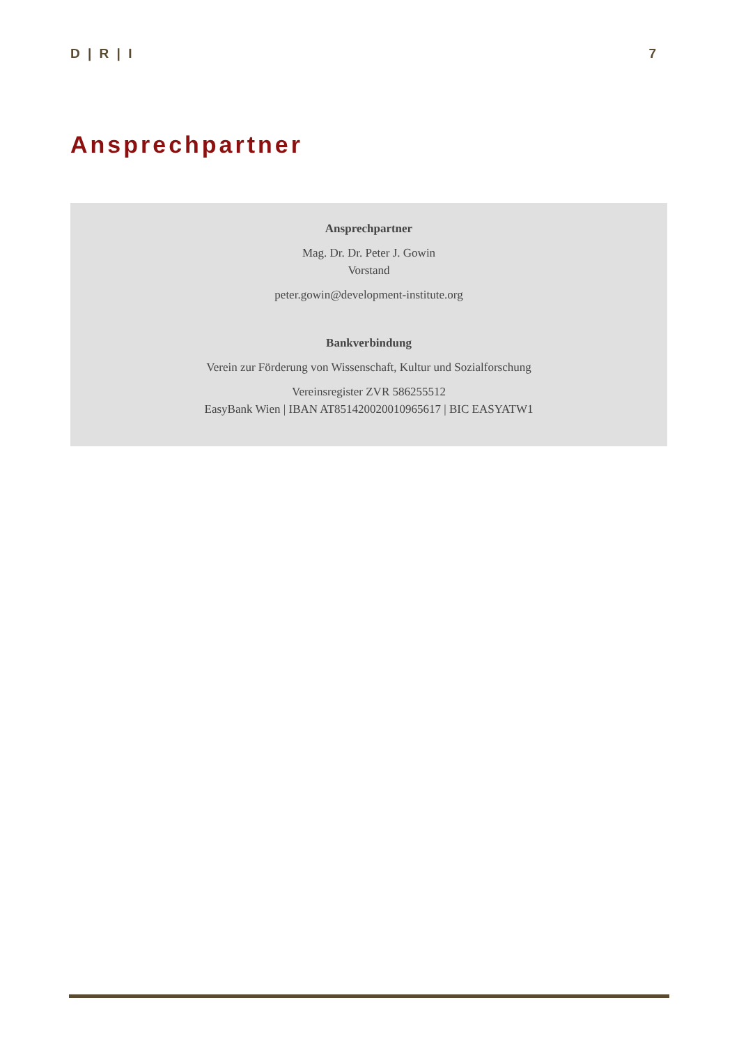D | R | I 7
Ansprechpartner
Ansprechpartner
Mag. Dr. Dr. Peter J. Gowin
Vorstand
peter.gowin@development-institute.org
Bankverbindung
Verein zur Förderung von Wissenschaft, Kultur und Sozialforschung
Vereinsregister ZVR 586255512
EasyBank Wien | IBAN AT851420020010965617 | BIC EASYATW1